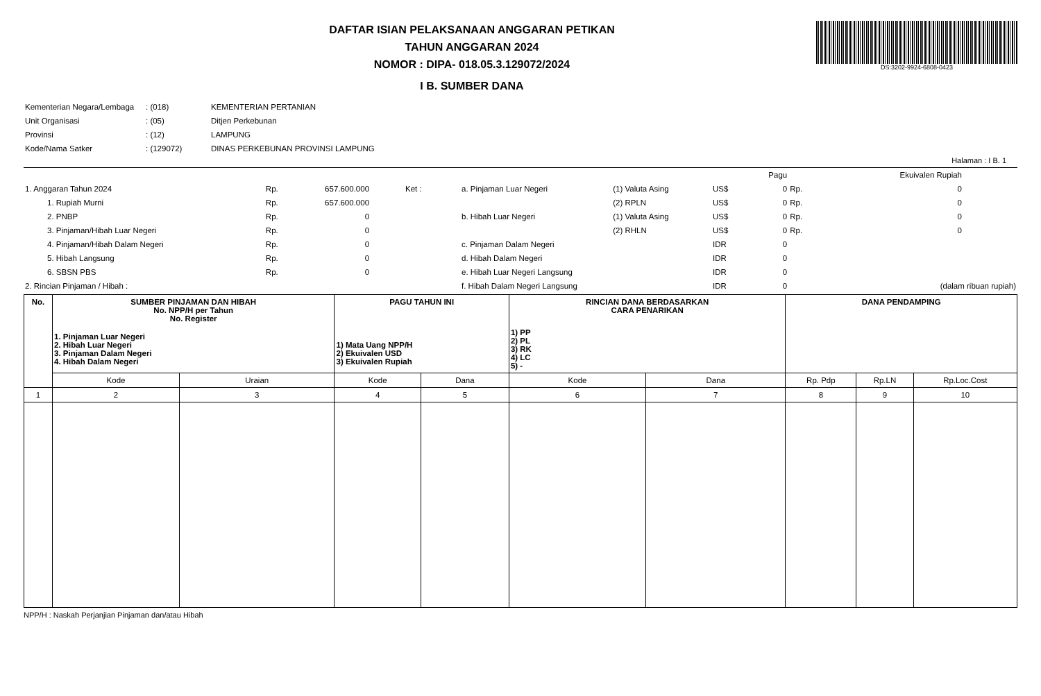DAFTAR ISIAN PELAKSANAAN ANGGARAN PETIKAN
TAHUN ANGGARAN 2024
NOMOR : DIPA- 018.05.3.129072/2024
I B. SUMBER DANA
DS:3202-9924-6808-0423
| Kementerian Negara/Lembaga | : (018) | KEMENTERIAN PERTANIAN |
| Unit Organisasi | : (05) | Ditjen Perkebunan |
| Provinsi | : (12) | LAMPUNG |
| Kode/Nama Satker | : (129072) | DINAS PERKEBUNAN PROVINSI LAMPUNG |
Halaman : I B. 1
| | | | | | | | | | Pagu | | Ekuivalen Rupiah |
| 1. Anggaran Tahun 2024 | Rp. | 657.600.000 | Ket : | a. Pinjaman Luar Negeri | (1) Valuta Asing | US$ | | | 0 | Rp. | 0 |
| 1. Rupiah Murni | Rp. | 657.600.000 | | | (2) RPLN | US$ | | | 0 | Rp. | 0 |
| 2. PNBP | Rp. | 0 | | b. Hibah Luar Negeri | (1) Valuta Asing | US$ | | | 0 | Rp. | 0 |
| 3. Pinjaman/Hibah Luar Negeri | Rp. | 0 | | | (2) RHLN | US$ | | | 0 | Rp. | 0 |
| 4. Pinjaman/Hibah Dalam Negeri | Rp. | 0 | | c. Pinjaman Dalam Negeri | | IDR | | | 0 | | |
| 5. Hibah Langsung | Rp. | 0 | | d. Hibah Dalam Negeri | | IDR | | | 0 | | |
| 6. SBSN PBS | Rp. | 0 | | e. Hibah Luar Negeri Langsung | | IDR | | | 0 | | |
| 2. Rincian Pinjaman / Hibah : | | | | f. Hibah Dalam Negeri Langsung | | IDR | | | 0 | | (dalam ribuan rupiah) |
| No. | SUMBER PINJAMAN DAN HIBAH No. NPP/H per Tahun No. Register 1. Pinjaman Luar Negeri 2. Hibah Luar Negeri 3. Pinjaman Dalam Negeri 4. Hibah Dalam Negeri | | PAGU TAHUN INI 1) Mata Uang NPP/H 2) Ekuivalen USD 3) Ekuivalen Rupiah | | RINCIAN DANA BERDASARKAN CARA PENARIKAN 1) PP 2) PL 3) RK 4) LC 5) - | | DANA PENDAMPING | | |
| --- | --- | --- | --- | --- | --- | --- | --- | --- | --- |
| | Kode | Uraian | Kode | Dana | Kode | Dana | Rp. Pdp | Rp.LN | Rp.Loc.Cost |
| 1 | 2 | 3 | 4 | 5 | 6 | 7 | 8 | 9 | 10 |
NPP/H : Naskah Perjanjian Pinjaman dan/atau Hibah